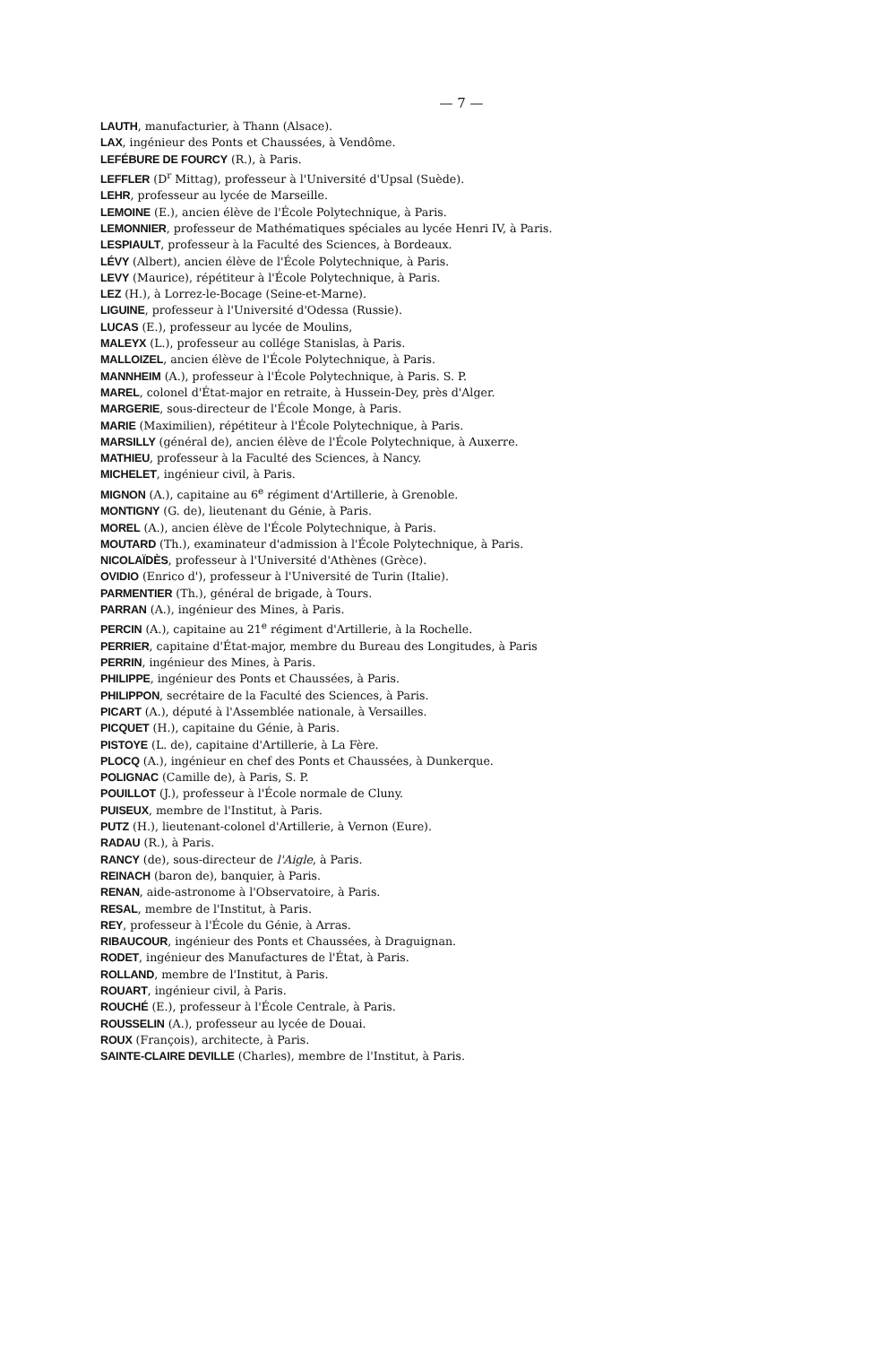— 7 —
LAUTH, manufacturier, à Thann (Alsace).
LAX, ingénieur des Ponts et Chaussées, à Vendôme.
LEFÉBURE DE FOURCY (R.), à Paris.
LEFFLER (D<sup>r</sup> Mittag), professeur à l'Université d'Upsal (Suède).
LEHR, professeur au lycée de Marseille.
LEMOINE (E.), ancien élève de l'École Polytechnique, à Paris.
LEMONNIER, professeur de Mathématiques spéciales au lycée Henri IV, à Paris.
LESPIAULT, professeur à la Faculté des Sciences, à Bordeaux.
LÉVY (Albert), ancien élève de l'École Polytechnique, à Paris.
LEVY (Maurice), répétiteur à l'École Polytechnique, à Paris.
LEZ (H.), à Lorrez-le-Bocage (Seine-et-Marne).
LIGUINE, professeur à l'Université d'Odessa (Russie).
LUCAS (E.), professeur au lycée de Moulins,
MALEYX (L.), professeur au collége Stanislas, à Paris.
MALLOIZEL, ancien élève de l'École Polytechnique, à Paris.
MANNHEIM (A.), professeur à l'École Polytechnique, à Paris. S. P.
MAREL, colonel d'État-major en retraite, à Hussein-Dey, près d'Alger.
MARGERIE, sous-directeur de l'École Monge, à Paris.
MARIE (Maximilien), répétiteur à l'École Polytechnique, à Paris.
MARSILLY (général de), ancien élève de l'École Polytechnique, à Auxerre.
MATHIEU, professeur à la Faculté des Sciences, à Nancy.
MICHELET, ingénieur civil, à Paris.
MIGNON (A.), capitaine au 6<sup>e</sup> régiment d'Artillerie, à Grenoble.
MONTIGNY (G. de), lieutenant du Génie, à Paris.
MOREL (A.), ancien élève de l'École Polytechnique, à Paris.
MOUTARD (Th.), examinateur d'admission à l'École Polytechnique, à Paris.
NICOLAÏDÈS, professeur à l'Université d'Athènes (Grèce).
OVIDIO (Enrico d'), professeur à l'Université de Turin (Italie).
PARMENTIER (Th.), général de brigade, à Tours.
PARRAN (A.), ingénieur des Mines, à Paris.
PERCIN (A.), capitaine au 21<sup>e</sup> régiment d'Artillerie, à la Rochelle.
PERRIER, capitaine d'État-major, membre du Bureau des Longitudes, à Paris
PERRIN, ingénieur des Mines, à Paris.
PHILIPPE, ingénieur des Ponts et Chaussées, à Paris.
PHILIPPON, secrétaire de la Faculté des Sciences, à Paris.
PICART (A.), député à l'Assemblée nationale, à Versailles.
PICQUET (H.), capitaine du Génie, à Paris.
PISTOYE (L. de), capitaine d'Artillerie, à La Fère.
PLOCQ (A.), ingénieur en chef des Ponts et Chaussées, à Dunkerque.
POLIGNAC (Camille de), à Paris, S. P.
POUILLOT (J.), professeur à l'École normale de Cluny.
PUISEUX, membre de l'Institut, à Paris.
PUTZ (H.), lieutenant-colonel d'Artillerie, à Vernon (Eure).
RADAU (R.), à Paris.
RANCY (de), sous-directeur de l'Aigle, à Paris.
REINACH (baron de), banquier, à Paris.
RENAN, aide-astronome à l'Observatoire, à Paris.
RESAL, membre de l'Institut, à Paris.
REY, professeur à l'École du Génie, à Arras.
RIBAUCOUR, ingénieur des Ponts et Chaussées, à Draguignan.
RODET, ingénieur des Manufactures de l'État, à Paris.
ROLLAND, membre de l'Institut, à Paris.
ROUART, ingénieur civil, à Paris.
ROUCHÉ (E.), professeur à l'École Centrale, à Paris.
ROUSSELIN (A.), professeur au lycée de Douai.
ROUX (François), architecte, à Paris.
SAINTE-CLAIRE DEVILLE (Charles), membre de l'Institut, à Paris.